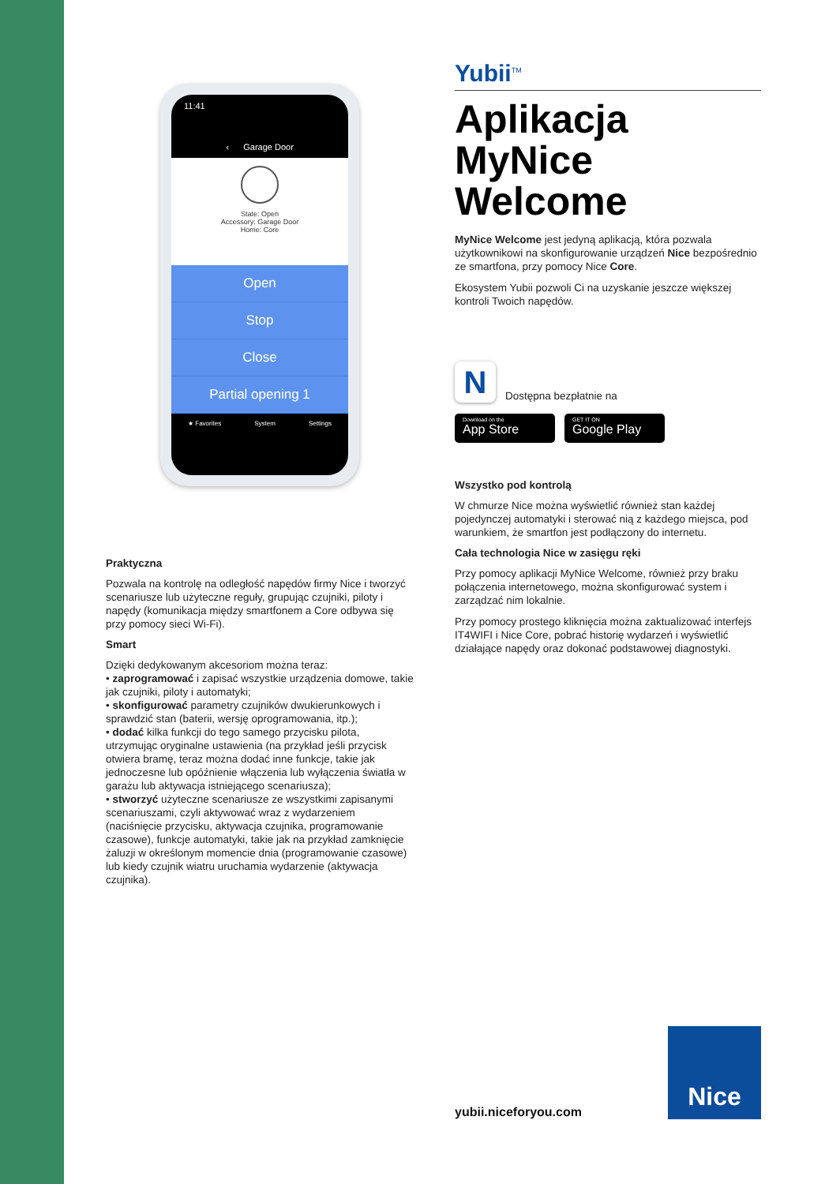11:41
‹ Garage Door
State: Open
Accessory: Garage Door
Home: Core
Open
Stop
Close
Partial opening 1
★ Favorites System Settings
Praktyczna
Pozwala na kontrolę na odległość napędów firmy Nice i tworzyć scenariusze lub użyteczne reguły, grupując czujniki, piloty i napędy (komunikacja między smartfonem a Core odbywa się przy pomocy sieci Wi-Fi).
Smart
Dzięki dedykowanym akcesoriom można teraz:
• zaprogramować i zapisać wszystkie urządzenia domowe, takie jak czujniki, piloty i automatyki;
• skonfigurować parametry czujników dwukierunkowych i sprawdzić stan (baterii, wersję oprogramowania, itp.);
• dodać kilka funkcji do tego samego przycisku pilota, utrzymując oryginalne ustawienia (na przykład jeśli przycisk otwiera bramę, teraz można dodać inne funkcje, takie jak jednoczesne lub opóźnienie włączenia lub wyłączenia światła w garażu lub aktywacja istniejącego scenariusza);
• stworzyć użyteczne scenariusze ze wszystkimi zapisanymi scenariuszami, czyli aktywować wraz z wydarzeniem (naciśnięcie przycisku, aktywacja czujnika, programowanie czasowe), funkcje automatyki, takie jak na przykład zamknięcie żaluzji w określonym momencie dnia (programowanie czasowe) lub kiedy czujnik wiatru uruchamia wydarzenie (aktywacja czujnika).
Yubii<sup>TM</sup>
Aplikacja MyNice Welcome
MyNice Welcome jest jedyną aplikacją, która pozwala użytkownikowi na skonfigurowanie urządzeń Nice bezpośrednio ze smartfona, przy pomocy Nice Core.
Ekosystem Yubii pozwoli Ci na uzyskanie jeszcze większej kontroli Twoich napędów.
N
Dostępna bezpłatnie na
Download on the
App Store
GET IT ON
Google Play
Wszystko pod kontrolą
W chmurze Nice można wyświetlić również stan każdej pojedynczej automatyki i sterować nią z każdego miejsca, pod warunkiem, że smartfon jest podłączony do internetu.
Cała technologia Nice w zasięgu ręki
Przy pomocy aplikacji MyNice Welcome, również przy braku połączenia internetowego, można skonfigurować system i zarządzać nim lokalnie.
Przy pomocy prostego kliknięcia można zaktualizować interfejs IT4WIFI i Nice Core, pobrać historię wydarzeń i wyświetlić działające napędy oraz dokonać podstawowej diagnostyki.
yubii.niceforyou.com
Nice